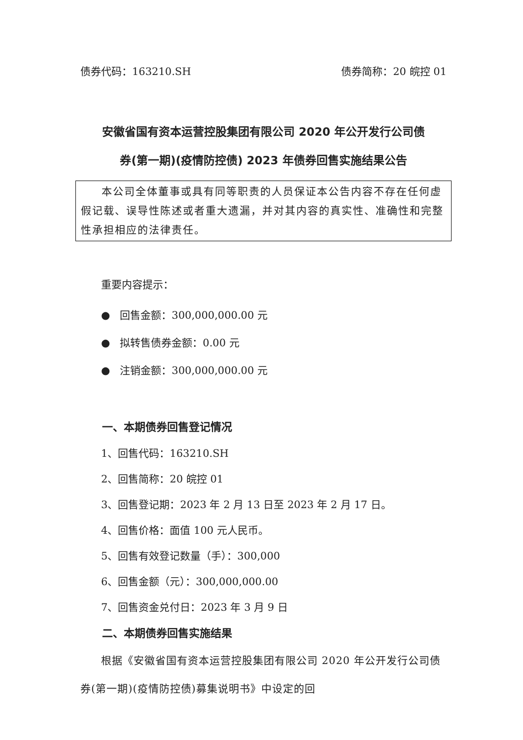债券代码：163210.SH 债券简称：20 皖控 01
安徽省国有资本运营控股集团有限公司 2020 年公开发行公司债
券(第一期)(疫情防控债) 2023 年债券回售实施结果公告
本公司全体董事或具有同等职责的人员保证本公告内容不存在任何虚假记载、误导性陈述或者重大遗漏，并对其内容的真实性、准确性和完整性承担相应的法律责任。
重要内容提示：
● 回售金额：300,000,000.00 元
● 拟转售债券金额：0.00 元
● 注销金额：300,000,000.00 元
一、本期债券回售登记情况
1、回售代码：163210.SH
2、回售简称：20 皖控 01
3、回售登记期：2023 年 2 月 13 日至 2023 年 2 月 17 日。
4、回售价格：面值 100 元人民币。
5、回售有效登记数量（手）：300,000
6、回售金额（元）：300,000,000.00
7、回售资金兑付日：2023 年 3 月 9 日
二、本期债券回售实施结果
根据《安徽省国有资本运营控股集团有限公司 2020 年公开发行公司债券(第一期)(疫情防控债)募集说明书》中设定的回